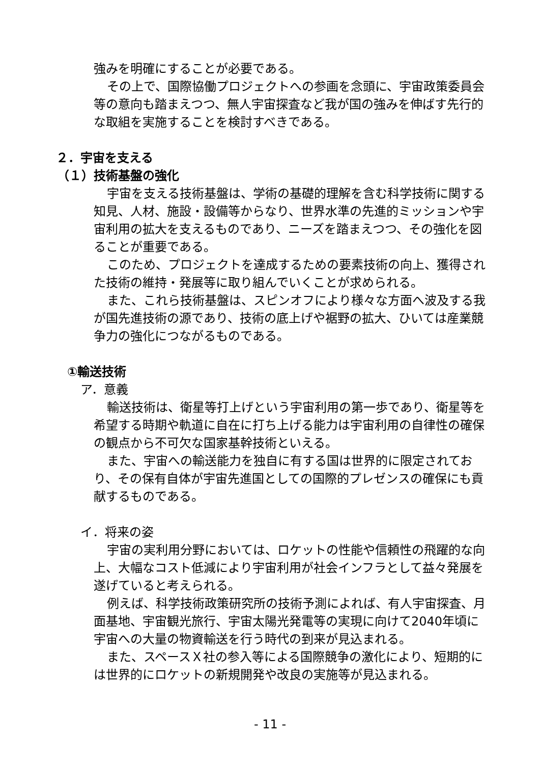強みを明確にすることが必要である。
その上で、国際協働プロジェクトへの参画を念頭に、宇宙政策委員会等の意向も踏まえつつ、無人宇宙探査など我が国の強みを伸ばす先行的な取組を実施することを検討すべきである。
２．宇宙を支える
（１）技術基盤の強化
宇宙を支える技術基盤は、学術の基礎的理解を含む科学技術に関する知見、人材、施設・設備等からなり、世界水準の先進的ミッションや宇宙利用の拡大を支えるものであり、ニーズを踏まえつつ、その強化を図ることが重要である。
このため、プロジェクトを達成するための要素技術の向上、獲得された技術の維持・発展等に取り組んでいくことが求められる。
また、これら技術基盤は、スピンオフにより様々な方面へ波及する我が国先進技術の源であり、技術の底上げや裾野の拡大、ひいては産業競争力の強化につながるものである。
①輸送技術
ア．意義
輸送技術は、衛星等打上げという宇宙利用の第一歩であり、衛星等を希望する時期や軌道に自在に打ち上げる能力は宇宙利用の自律性の確保の観点から不可欠な国家基幹技術といえる。
また、宇宙への輸送能力を独自に有する国は世界的に限定されており、その保有自体が宇宙先進国としての国際的プレゼンスの確保にも貢献するものである。
イ．将来の姿
宇宙の実利用分野においては、ロケットの性能や信頼性の飛躍的な向上、大幅なコスト低減により宇宙利用が社会インフラとして益々発展を遂げていると考えられる。
例えば、科学技術政策研究所の技術予測によれば、有人宇宙探査、月面基地、宇宙観光旅行、宇宙太陽光発電等の実現に向けて2040年頃に宇宙への大量の物資輸送を行う時代の到来が見込まれる。
また、スペースＸ社の参入等による国際競争の激化により、短期的には世界的にロケットの新規開発や改良の実施等が見込まれる。
- 11 -